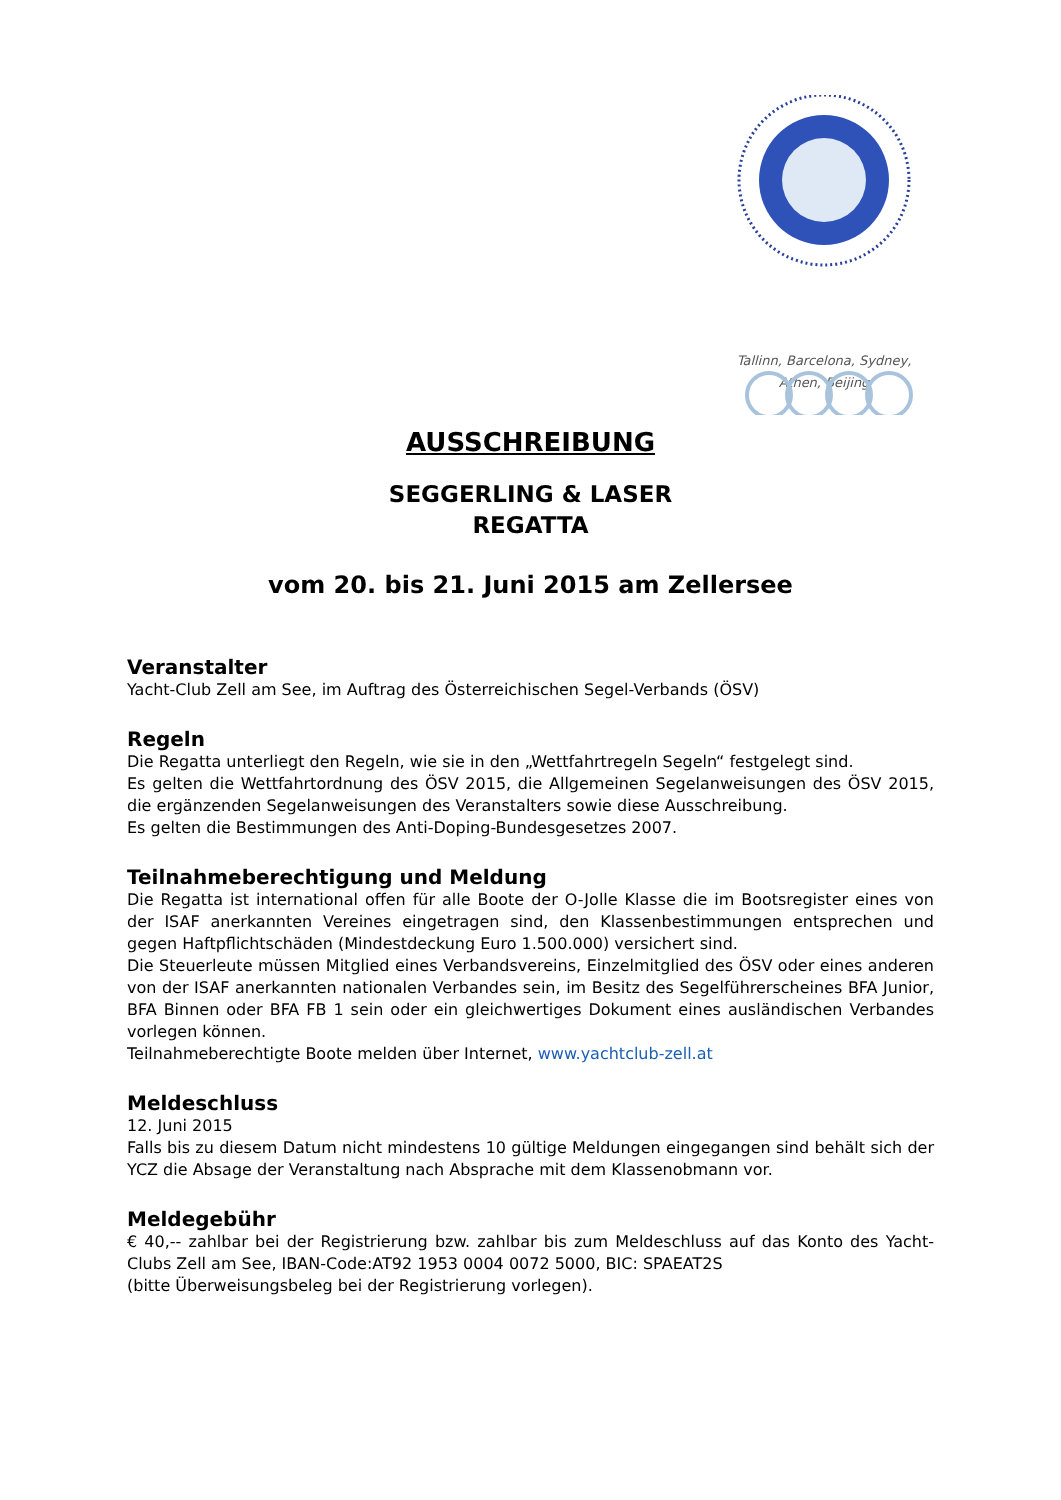Tallinn, Barcelona, Sydney,
Athen, Beijing
AUSSCHREIBUNG
SEGGERLING & LASER
REGATTA
vom 20. bis 21. Juni 2015 am Zellersee
Veranstalter
Yacht-Club Zell am See, im Auftrag des Österreichischen Segel-Verbands (ÖSV)
Regeln
Die Regatta unterliegt den Regeln, wie sie in den „Wettfahrtregeln Segeln“ festgelegt sind.
Es gelten die Wettfahrtordnung des ÖSV 2015, die Allgemeinen Segelanweisungen des ÖSV 2015, die ergänzenden Segelanweisungen des Veranstalters sowie diese Ausschreibung.
Es gelten die Bestimmungen des Anti-Doping-Bundesgesetzes 2007.
Teilnahmeberechtigung und Meldung
Die Regatta ist international offen für alle Boote der O-Jolle Klasse die im Bootsregister eines von der ISAF anerkannten Vereines eingetragen sind, den Klassenbestimmungen entsprechen und gegen Haftpflichtschäden (Mindestdeckung Euro 1.500.000) versichert sind.
Die Steuerleute müssen Mitglied eines Verbandsvereins, Einzelmitglied des ÖSV oder eines anderen von der ISAF anerkannten nationalen Verbandes sein, im Besitz des Segelführerscheines BFA Junior, BFA Binnen oder BFA FB 1 sein oder ein gleichwertiges Dokument eines ausländischen Verbandes vorlegen können.
Teilnahmeberechtigte Boote melden über Internet, www.yachtclub-zell.at
Meldeschluss
12. Juni 2015
Falls bis zu diesem Datum nicht mindestens 10 gültige Meldungen eingegangen sind behält sich der YCZ die Absage der Veranstaltung nach Absprache mit dem Klassenobmann vor.
Meldegebühr
€ 40,-- zahlbar bei der Registrierung bzw. zahlbar bis zum Meldeschluss auf das Konto des Yacht-Clubs Zell am See, IBAN-Code:AT92 1953 0004 0072 5000, BIC: SPAEAT2S
(bitte Überweisungsbeleg bei der Registrierung vorlegen).